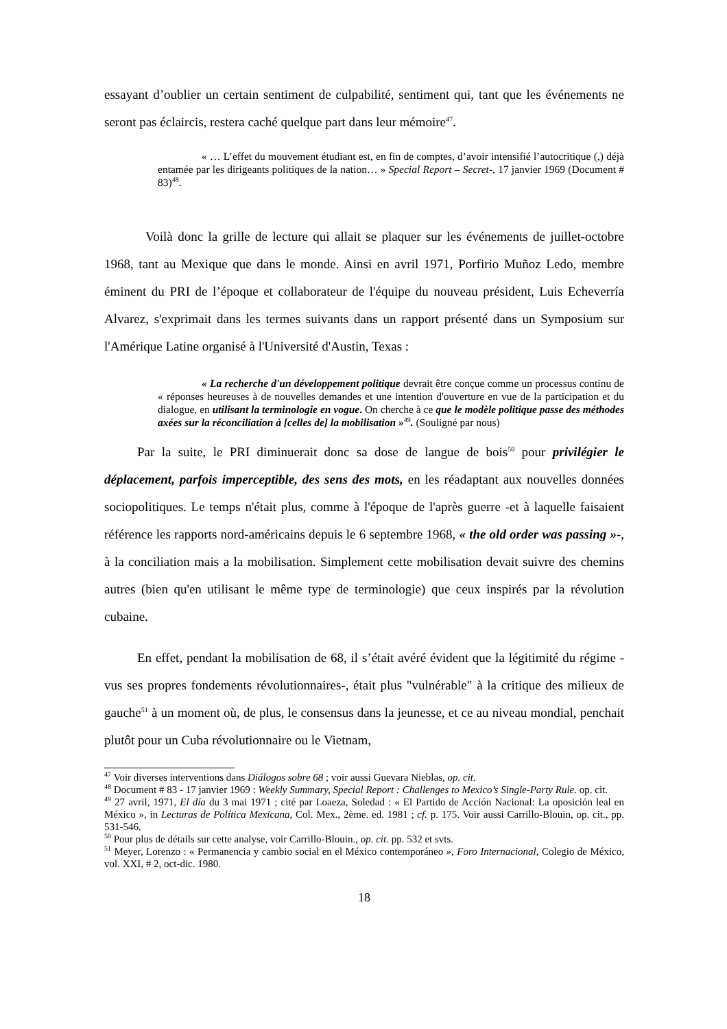essayant d’oublier un certain sentiment de culpabilité, sentiment qui, tant que les événements ne seront pas éclaircis, restera caché quelque part dans leur mémoire<sup>47</sup>.
« … L’effet du mouvement étudiant est, en fin de comptes, d’avoir intensifié l’autocritique (,) déjà entamée par les dirigeants politiques de la nation… » Special Report – Secret-, 17 janvier 1969 (Document # 83)<sup>48</sup>.
Voilà donc la grille de lecture qui allait se plaquer sur les événements de juillet-octobre 1968, tant au Mexique que dans le monde. Ainsi en avril 1971, Porfirio Muñoz Ledo, membre éminent du PRI de l’époque et collaborateur de l'équipe du nouveau président, Luis Echeverría Alvarez, s'exprimait dans les termes suivants dans un rapport présenté dans un Symposium sur l'Amérique Latine organisé à l'Université d'Austin, Texas :
« La recherche d'un développement politique devrait être conçue comme un processus continu de « réponses heureuses à de nouvelles demandes et une intention d'ouverture en vue de la participation et du dialogue, en utilisant la terminologie en vogue. On cherche à ce que le modèle politique passe des méthodes axées sur la réconciliation à [celles de] la mobilisation »<sup>49</sup>. (Souligné par nous)
Par la suite, le PRI diminuerait donc sa dose de langue de bois<sup>50</sup> pour privilégier le déplacement, parfois imperceptible, des sens des mots, en les réadaptant aux nouvelles données sociopolitiques. Le temps n'était plus, comme à l'époque de l'après guerre -et à laquelle faisaient référence les rapports nord-américains depuis le 6 septembre 1968, « the old order was passing »-, à la conciliation mais a la mobilisation. Simplement cette mobilisation devait suivre des chemins autres (bien qu'en utilisant le même type de terminologie) que ceux inspirés par la révolution cubaine.
En effet, pendant la mobilisation de 68, il s’était avéré évident que la légitimité du régime -vus ses propres fondements révolutionnaires-, était plus "vulnérable" à la critique des milieux de gauche<sup>51</sup> à un moment où, de plus, le consensus dans la jeunesse, et ce au niveau mondial, penchait plutôt pour un Cuba révolutionnaire ou le Vietnam,
<sup>47</sup> Voir diverses interventions dans Diálogos sobre 68 ; voir aussi Guevara Nieblas, op. cit.
<sup>48</sup> Document # 83 - 17 janvier 1969 : Weekly Summary, Special Report : Challenges to Mexico’s Single-Party Rule. op. cit.
<sup>49</sup> 27 avril, 1971, El día du 3 mai 1971 ; cité par Loaeza, Soledad : « El Partido de Acción Nacional: La oposición leal en México », in Lecturas de Política Mexicana, Col. Mex., 2ème. ed. 1981 ; cf. p. 175. Voir aussi Carrillo-Blouin, op. cit., pp. 531-546.
<sup>50</sup> Pour plus de détails sur cette analyse, voir Carrillo-Blouin., op. cit. pp. 532 et svts.
<sup>51</sup> Meyer, Lorenzo : « Permanencia y cambio social en el México contemporáneo », Foro Internacional, Colegio de México, vol. XXI, # 2, oct-dic. 1980.
18